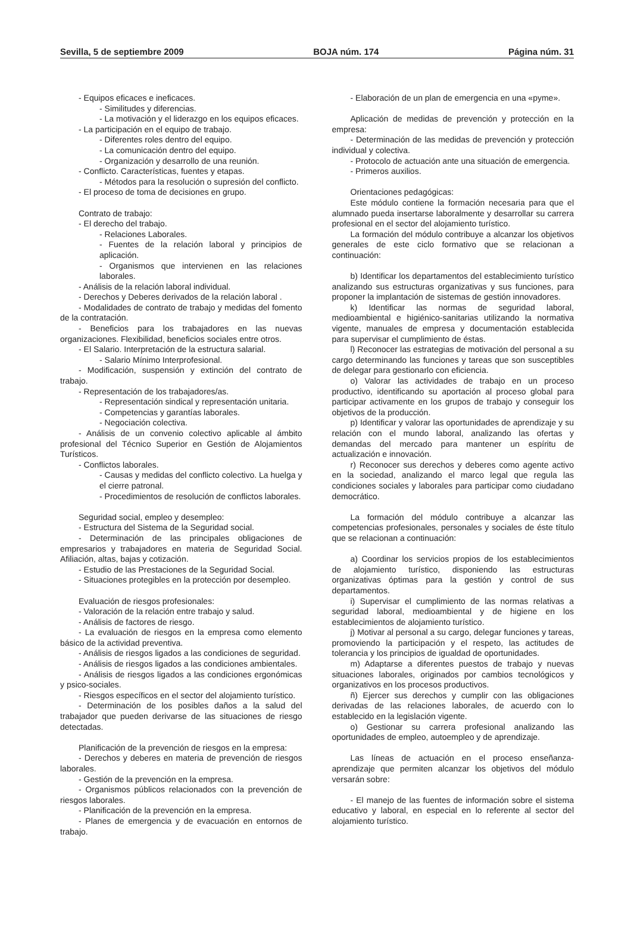Sevilla, 5 de septiembre 2009 BOJA núm. 174 Página núm. 31
- Equipos eficaces e ineficaces.
- Similitudes y diferencias.
- La motivación y el liderazgo en los equipos eficaces.
- La participación en el equipo de trabajo.
- Diferentes roles dentro del equipo.
- La comunicación dentro del equipo.
- Organización y desarrollo de una reunión.
- Conflicto. Características, fuentes y etapas.
- Métodos para la resolución o supresión del conflicto.
- El proceso de toma de decisiones en grupo.
Contrato de trabajo:
- El derecho del trabajo.
- Relaciones Laborales.
- Fuentes de la relación laboral y principios de aplicación.
- Organismos que intervienen en las relaciones laborales.
- Análisis de la relación laboral individual.
- Derechos y Deberes derivados de la relación laboral .
- Modalidades de contrato de trabajo y medidas del fomento de la contratación.
- Beneficios para los trabajadores en las nuevas organizaciones. Flexibilidad, beneficios sociales entre otros.
- El Salario. Interpretación de la estructura salarial.
- Salario Mínimo Interprofesional.
- Modificación, suspensión y extinción del contrato de trabajo.
- Representación de los trabajadores/as.
- Representación sindical y representación unitaria.
- Competencias y garantías laborales.
- Negociación colectiva.
- Análisis de un convenio colectivo aplicable al ámbito profesional del Técnico Superior en Gestión de Alojamientos Turísticos.
- Conflictos laborales.
- Causas y medidas del conflicto colectivo. La huelga y el cierre patronal.
- Procedimientos de resolución de conflictos laborales.
Seguridad social, empleo y desempleo:
- Estructura del Sistema de la Seguridad social.
- Determinación de las principales obligaciones de empresarios y trabajadores en materia de Seguridad Social. Afiliación, altas, bajas y cotización.
- Estudio de las Prestaciones de la Seguridad Social.
- Situaciones protegibles en la protección por desempleo.
Evaluación de riesgos profesionales:
- Valoración de la relación entre trabajo y salud.
- Análisis de factores de riesgo.
- La evaluación de riesgos en la empresa como elemento básico de la actividad preventiva.
- Análisis de riesgos ligados a las condiciones de seguridad.
- Análisis de riesgos ligados a las condiciones ambientales.
- Análisis de riesgos ligados a las condiciones ergonómicas y psico-sociales.
- Riesgos específicos en el sector del alojamiento turístico.
- Determinación de los posibles daños a la salud del trabajador que pueden derivarse de las situaciones de riesgo detectadas.
Planificación de la prevención de riesgos en la empresa:
- Derechos y deberes en materia de prevención de riesgos laborales.
- Gestión de la prevención en la empresa.
- Organismos públicos relacionados con la prevención de riesgos laborales.
- Planificación de la prevención en la empresa.
- Planes de emergencia y de evacuación en entornos de trabajo.
- Elaboración de un plan de emergencia en una «pyme».
Aplicación de medidas de prevención y protección en la empresa:
- Determinación de las medidas de prevención y protección individual y colectiva.
- Protocolo de actuación ante una situación de emergencia.
- Primeros auxilios.
Orientaciones pedagógicas:
Este módulo contiene la formación necesaria para que el alumnado pueda insertarse laboralmente y desarrollar su carrera profesional en el sector del alojamiento turístico.
La formación del módulo contribuye a alcanzar los objetivos generales de este ciclo formativo que se relacionan a continuación:
b) Identificar los departamentos del establecimiento turístico analizando sus estructuras organizativas y sus funciones, para proponer la implantación de sistemas de gestión innovadores.
k) Identificar las normas de seguridad laboral, medioambiental e higiénico-sanitarias utilizando la normativa vigente, manuales de empresa y documentación establecida para supervisar el cumplimiento de éstas.
l) Reconocer las estrategias de motivación del personal a su cargo determinando las funciones y tareas que son susceptibles de delegar para gestionarlo con eficiencia.
o) Valorar las actividades de trabajo en un proceso productivo, identificando su aportación al proceso global para participar activamente en los grupos de trabajo y conseguir los objetivos de la producción.
p) Identificar y valorar las oportunidades de aprendizaje y su relación con el mundo laboral, analizando las ofertas y demandas del mercado para mantener un espíritu de actualización e innovación.
r) Reconocer sus derechos y deberes como agente activo en la sociedad, analizando el marco legal que regula las condiciones sociales y laborales para participar como ciudadano democrático.
La formación del módulo contribuye a alcanzar las competencias profesionales, personales y sociales de éste título que se relacionan a continuación:
a) Coordinar los servicios propios de los establecimientos de alojamiento turístico, disponiendo las estructuras organizativas óptimas para la gestión y control de sus departamentos.
i) Supervisar el cumplimiento de las normas relativas a seguridad laboral, medioambiental y de higiene en los establecimientos de alojamiento turístico.
j) Motivar al personal a su cargo, delegar funciones y tareas, promoviendo la participación y el respeto, las actitudes de tolerancia y los principios de igualdad de oportunidades.
m) Adaptarse a diferentes puestos de trabajo y nuevas situaciones laborales, originados por cambios tecnológicos y organizativos en los procesos productivos.
ñ) Ejercer sus derechos y cumplir con las obligaciones derivadas de las relaciones laborales, de acuerdo con lo establecido en la legislación vigente.
o) Gestionar su carrera profesional analizando las oportunidades de empleo, autoempleo y de aprendizaje.
Las líneas de actuación en el proceso enseñanza-aprendizaje que permiten alcanzar los objetivos del módulo versarán sobre:
- El manejo de las fuentes de información sobre el sistema educativo y laboral, en especial en lo referente al sector del alojamiento turístico.